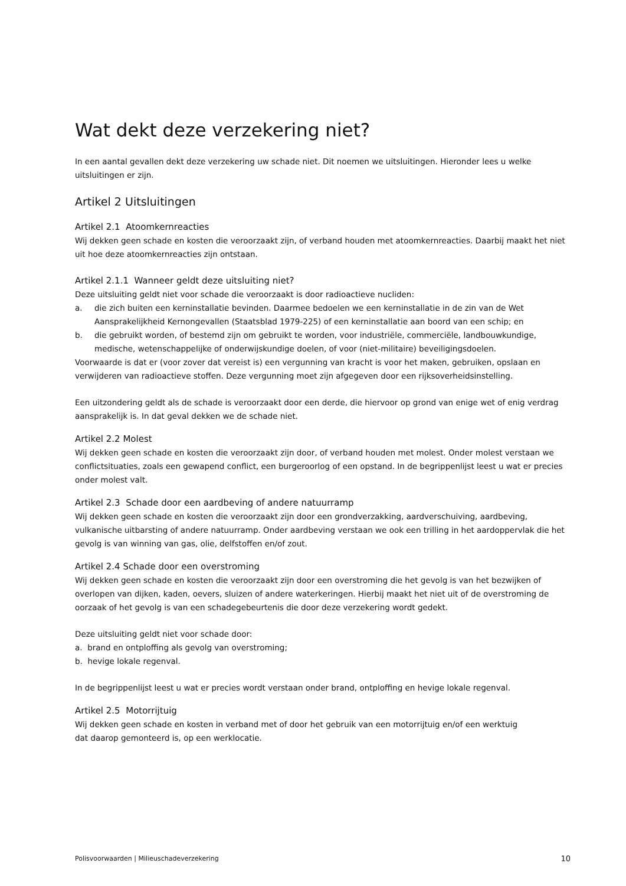Wat dekt deze verzekering niet?
In een aantal gevallen dekt deze verzekering uw schade niet. Dit noemen we uitsluitingen. Hieronder lees u welke uitsluitingen er zijn.
Artikel 2 Uitsluitingen
Artikel 2.1 Atoomkernreacties
Wij dekken geen schade en kosten die veroorzaakt zijn, of verband houden met atoomkernreacties. Daarbij maakt het niet uit hoe deze atoomkernreacties zijn ontstaan.
Artikel 2.1.1 Wanneer geldt deze uitsluiting niet?
Deze uitsluiting geldt niet voor schade die veroorzaakt is door radioactieve nucliden:
a. die zich buiten een kerninstallatie bevinden. Daarmee bedoelen we een kerninstallatie in de zin van de Wet Aansprakelijkheid Kernongevallen (Staatsblad 1979-225) of een kerninstallatie aan boord van een schip; en
b. die gebruikt worden, of bestemd zijn om gebruikt te worden, voor industriële, commerciële, landbouwkundige, medische, wetenschappelijke of onderwijskundige doelen, of voor (niet-militaire) beveiligingsdoelen.
Voorwaarde is dat er (voor zover dat vereist is) een vergunning van kracht is voor het maken, gebruiken, opslaan en verwijderen van radioactieve stoffen. Deze vergunning moet zijn afgegeven door een rijksoverheidsinstelling.
Een uitzondering geldt als de schade is veroorzaakt door een derde, die hiervoor op grond van enige wet of enig verdrag aansprakelijk is. In dat geval dekken we de schade niet.
Artikel 2.2 Molest
Wij dekken geen schade en kosten die veroorzaakt zijn door, of verband houden met molest. Onder molest verstaan we conflictsituaties, zoals een gewapend conflict, een burgeroorlog of een opstand. In de begrippenlijst leest u wat er precies onder molest valt.
Artikel 2.3 Schade door een aardbeving of andere natuurramp
Wij dekken geen schade en kosten die veroorzaakt zijn door een grondverzakking, aardverschuiving, aardbeving, vulkanische uitbarsting of andere natuurramp. Onder aardbeving verstaan we ook een trilling in het aardoppervlak die het gevolg is van winning van gas, olie, delfstoffen en/of zout.
Artikel 2.4 Schade door een overstroming
Wij dekken geen schade en kosten die veroorzaakt zijn door een overstroming die het gevolg is van het bezwijken of overlopen van dijken, kaden, oevers, sluizen of andere waterkeringen. Hierbij maakt het niet uit of de overstroming de oorzaak of het gevolg is van een schadegebeurtenis die door deze verzekering wordt gedekt.
Deze uitsluiting geldt niet voor schade door:
a. brand en ontploffing als gevolg van overstroming;
b. hevige lokale regenval.
In de begrippenlijst leest u wat er precies wordt verstaan onder brand, ontploffing en hevige lokale regenval.
Artikel 2.5 Motorrijtuig
Wij dekken geen schade en kosten in verband met of door het gebruik van een motorrijtuig en/of een werktuig
dat daarop gemonteerd is, op een werklocatie.
Polisvoorwaarden | Milieuschadeverzekering 10